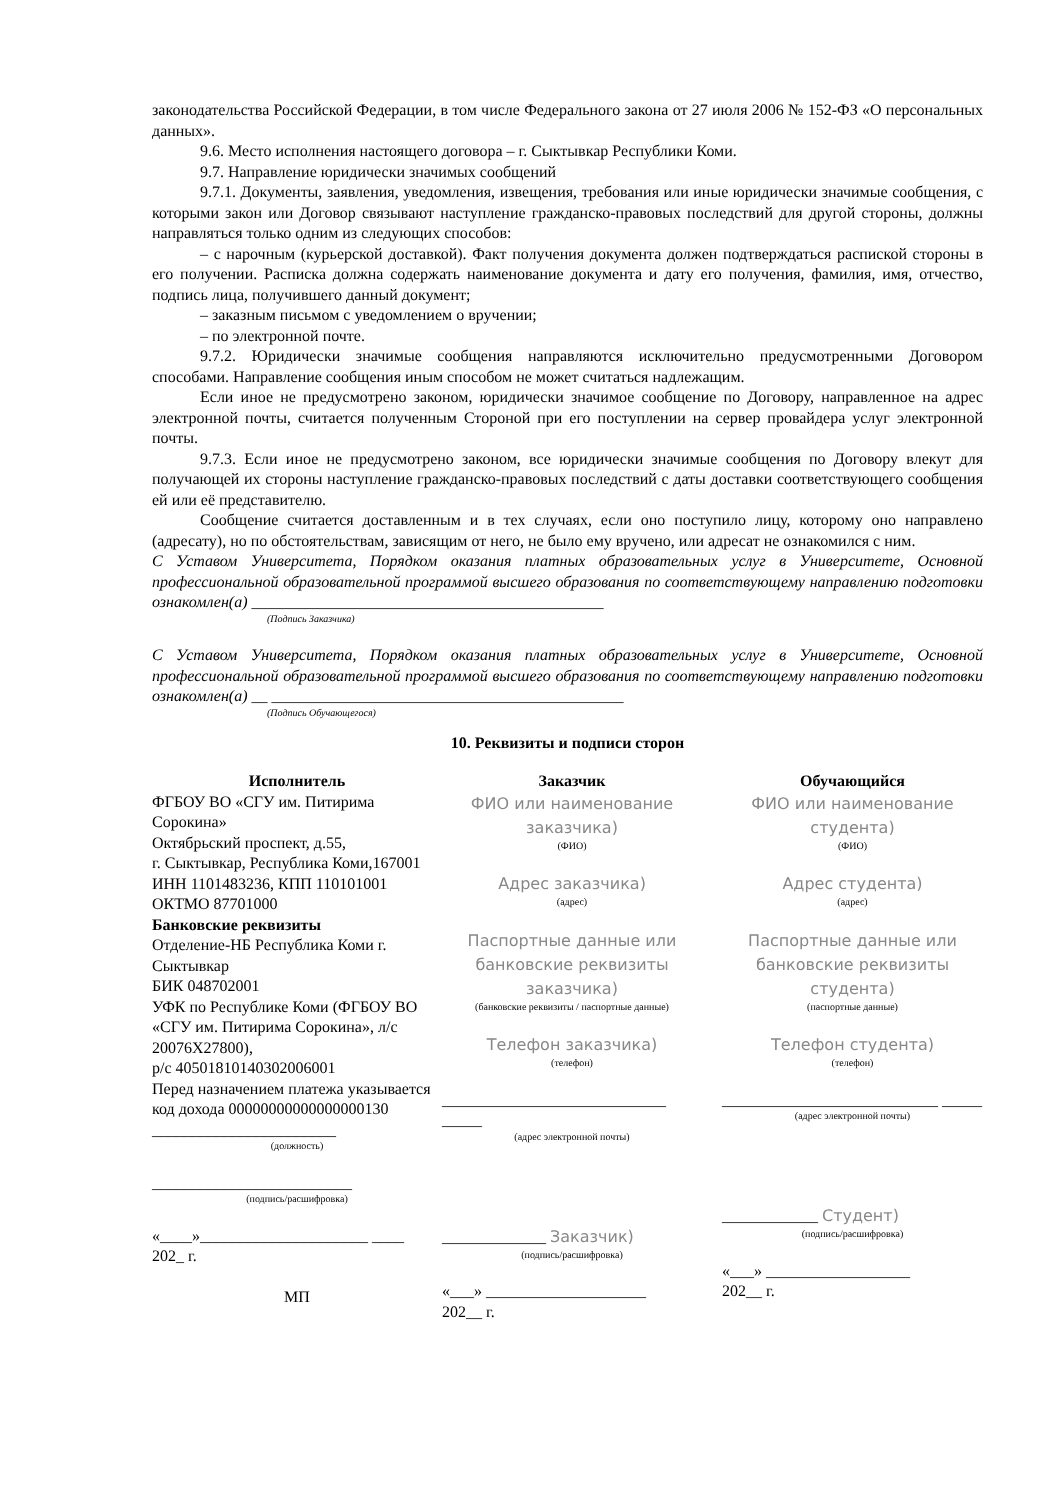законодательства Российской Федерации, в том числе Федерального закона от 27 июля 2006 № 152-ФЗ «О персональных данных».
9.6. Место исполнения настоящего договора – г. Сыктывкар Республики Коми.
9.7. Направление юридически значимых сообщений
9.7.1. Документы, заявления, уведомления, извещения, требования или иные юридически значимые сообщения, с которыми закон или Договор связывают наступление гражданско-правовых последствий для другой стороны, должны направляться только одним из следующих способов:
– с нарочным (курьерской доставкой). Факт получения документа должен подтверждаться распиской стороны в его получении. Расписка должна содержать наименование документа и дату его получения, фамилия, имя, отчество, подпись лица, получившего данный документ;
– заказным письмом с уведомлением о вручении;
– по электронной почте.
9.7.2. Юридически значимые сообщения направляются исключительно предусмотренными Договором способами. Направление сообщения иным способом не может считаться надлежащим.
Если иное не предусмотрено законом, юридически значимое сообщение по Договору, направленное на адрес электронной почты, считается полученным Стороной при его поступлении на сервер провайдера услуг электронной почты.
9.7.3. Если иное не предусмотрено законом, все юридически значимые сообщения по Договору влекут для получающей их стороны наступление гражданско-правовых последствий с даты доставки соответствующего сообщения ей или её представителю.
Сообщение считается доставленным и в тех случаях, если оно поступило лицу, которому оно направлено (адресату), но по обстоятельствам, зависящим от него, не было ему вручено, или адресат не ознакомился с ним.
С Уставом Университета, Порядком оказания платных образовательных услуг в Университете, Основной профессиональной образовательной программой высшего образования по соответствующему направлению подготовки ознакомлен(а) ____________________________________________
(Подпись Заказчика)
С Уставом Университета, Порядком оказания платных образовательных услуг в Университете, Основной профессиональной образовательной программой высшего образования по соответствующему направлению подготовки ознакомлен(а) __ ____________________________________________
(Подпись Обучающегося)
10. Реквизиты и подписи сторон
| Исполнитель ФГБОУ ВО «СГУ им. Питирима Сорокина» Октябрьский проспект, д.55, г. Сыктывкар, Республика Коми,167001 ИНН 1101483236, КПП 110101001 ОКТМО 87701000 Банковские реквизиты Отделение-НБ Республика Коми г. Сыктывкар БИК 048702001 УФК по Республике Коми (ФГБОУ ВО «СГУ им. Питирима Сорокина», л/с 20076Х27800), р/с 40501810140302006001 Перед назначением платежа указывается код дохода 00000000000000000130 _______________________ (должность) _________________________ (подпись/расшифровка) «____»_____________________ ____ 202_ г. МП | Заказчик ФИО или наименование заказчика) (ФИО) Адрес заказчика) (адрес) Паспортные данные или банковские реквизиты заказчика) (банковские реквизиты / паспортные данные) Телефон заказчика) (телефон) ____________________________ _____ (адрес электронной почты) _____________ Заказчик) (подпись/расшифровка) «___» ____________________ 202__ г. | Обучающийся ФИО или наименование студента) (ФИО) Адрес студента) (адрес) Паспортные данные или банковские реквизиты студента) (паспортные данные) Телефон студента) (телефон) ___________________________ _____ (адрес электронной почты) ____________ Студент) (подпись/расшифровка) «___» __________________ 202__ г. |